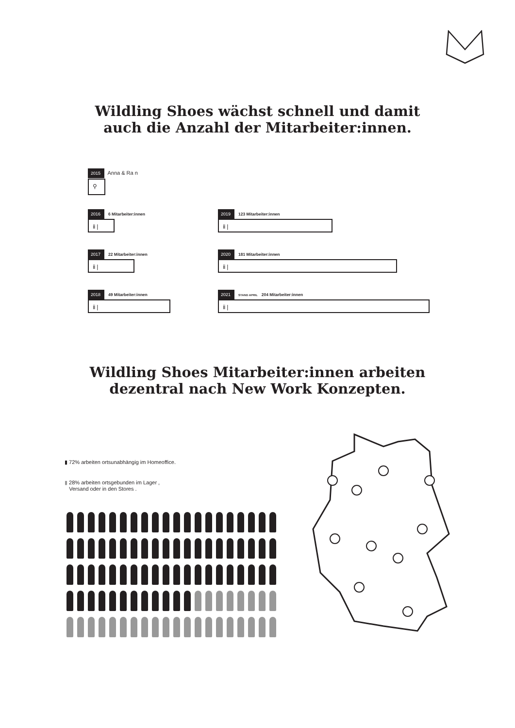Wildling Shoes wächst schnell und damit
auch die Anzahl der Mitarbeiter:innen.
2015
⚲
Anna & Ra n
2016 6 Mitarbeiter:innen
ⅱ |
2017 22 Mitarbeiter:innen
ⅱ |
2018 49 Mitarbeiter:innen
ⅱ |
2019 123 Mitarbeiter:innen
ⅱ |
2020 181 Mitarbeiter:innen
ⅱ |
2021 STAND APRIL 204 Mitarbeiter:innen
ⅱ |
Wildling Shoes Mitarbeiter:innen arbeiten
dezentral nach New Work Konzepten.
▮ 72% arbeiten ortsunabhängig im Homeoffice.
▮ 28% arbeiten ortsgebunden im Lager ,
Versand oder in den Stores .